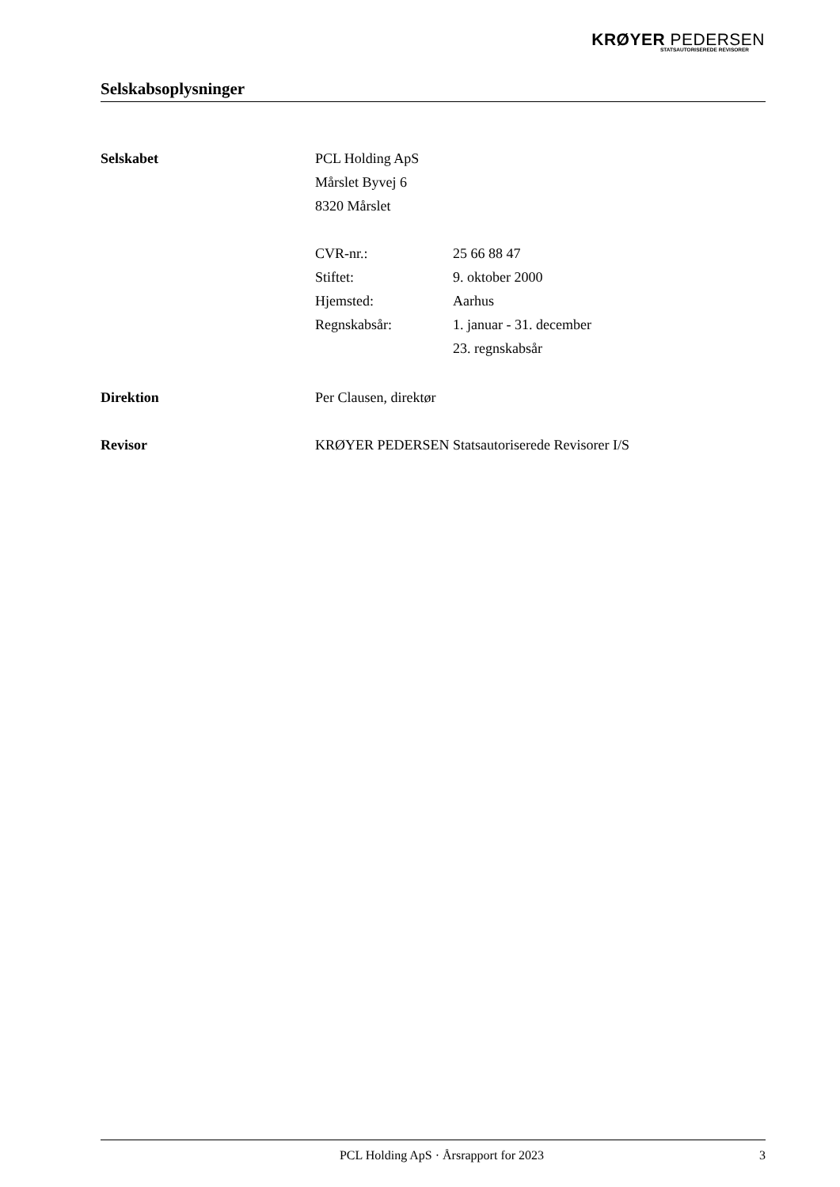KRØYER PEDERSEN
STATSAUTORISEREDE REVISORER
Selskabsoplysninger
Selskabet PCL Holding ApS
Mårslet Byvej 6
8320 Mårslet
| CVR-nr.: | 25 66 88 47 |
| Stiftet: | 9. oktober 2000 |
| Hjemsted: | Aarhus |
| Regnskabsår: | 1. januar - 31. december 23. regnskabsår |
Direktion Per Clausen, direktør
Revisor KRØYER PEDERSEN Statsautoriserede Revisorer I/S
PCL Holding ApS · Årsrapport for 2023 3